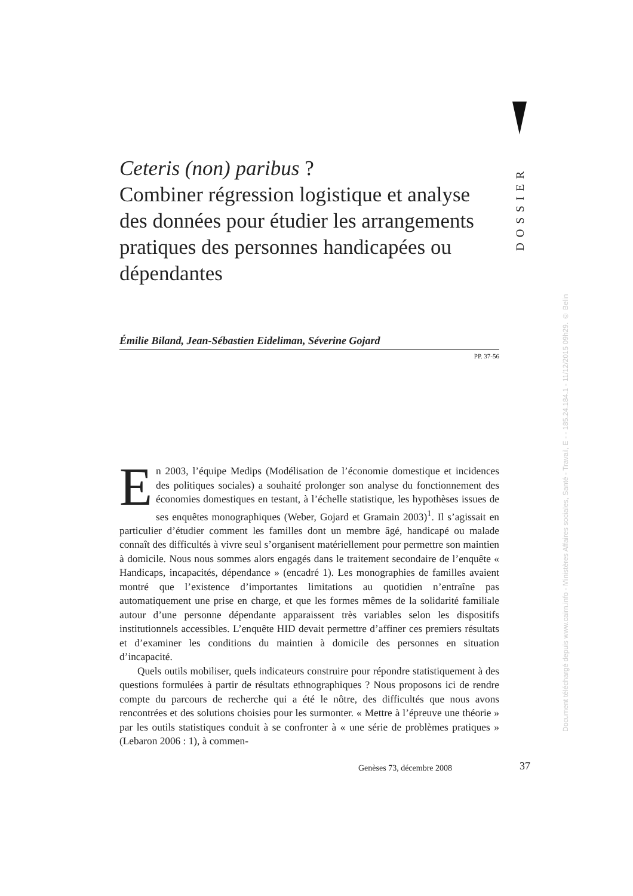DOSSIER
Ceteris (non) paribus ?
Combiner régression logistique et analyse des données pour étudier les arrangements pratiques des personnes handicapées ou dépendantes
Émilie Biland, Jean-Sébastien Eideliman, Séverine Gojard
PP. 37-56
En 2003, l’équipe Medips (Modélisation de l’économie domestique et incidences des politiques sociales) a souhaité prolonger son analyse du fonctionnement des économies domestiques en testant, à l’échelle statistique, les hypothèses issues de ses enquêtes monographiques (Weber, Gojard et Gramain 2003)<sup>1</sup>. Il s’agissait en particulier d’étudier comment les familles dont un membre âgé, handicapé ou malade connaît des difficultés à vivre seul s’organisent matériellement pour permettre son maintien à domicile. Nous nous sommes alors engagés dans le traitement secondaire de l’enquête « Handicaps, incapacités, dépendance » (encadré 1). Les monographies de familles avaient montré que l’existence d’importantes limitations au quotidien n’entraîne pas automatiquement une prise en charge, et que les formes mêmes de la solidarité familiale autour d’une personne dépendante apparaissent très variables selon les dispositifs institutionnels accessibles. L’enquête HID devait permettre d’affiner ces premiers résultats et d’examiner les conditions du maintien à domicile des personnes en situation d’incapacité.
Quels outils mobiliser, quels indicateurs construire pour répondre statistiquement à des questions formulées à partir de résultats ethnographiques ? Nous proposons ici de rendre compte du parcours de recherche qui a été le nôtre, des difficultés que nous avons rencontrées et des solutions choisies pour les surmonter. « Mettre à l’épreuve une théorie » par les outils statistiques conduit à se confronter à « une série de problèmes pratiques » (Lebaron 2006 : 1), à commen-
Document téléchargé depuis www.cairn.info - Ministères Affaires sociales, Santé - Travail, E - - 185.24.184.1 - 11/12/2015 09h29. © Belin
Genèses 73, décembre 2008 37